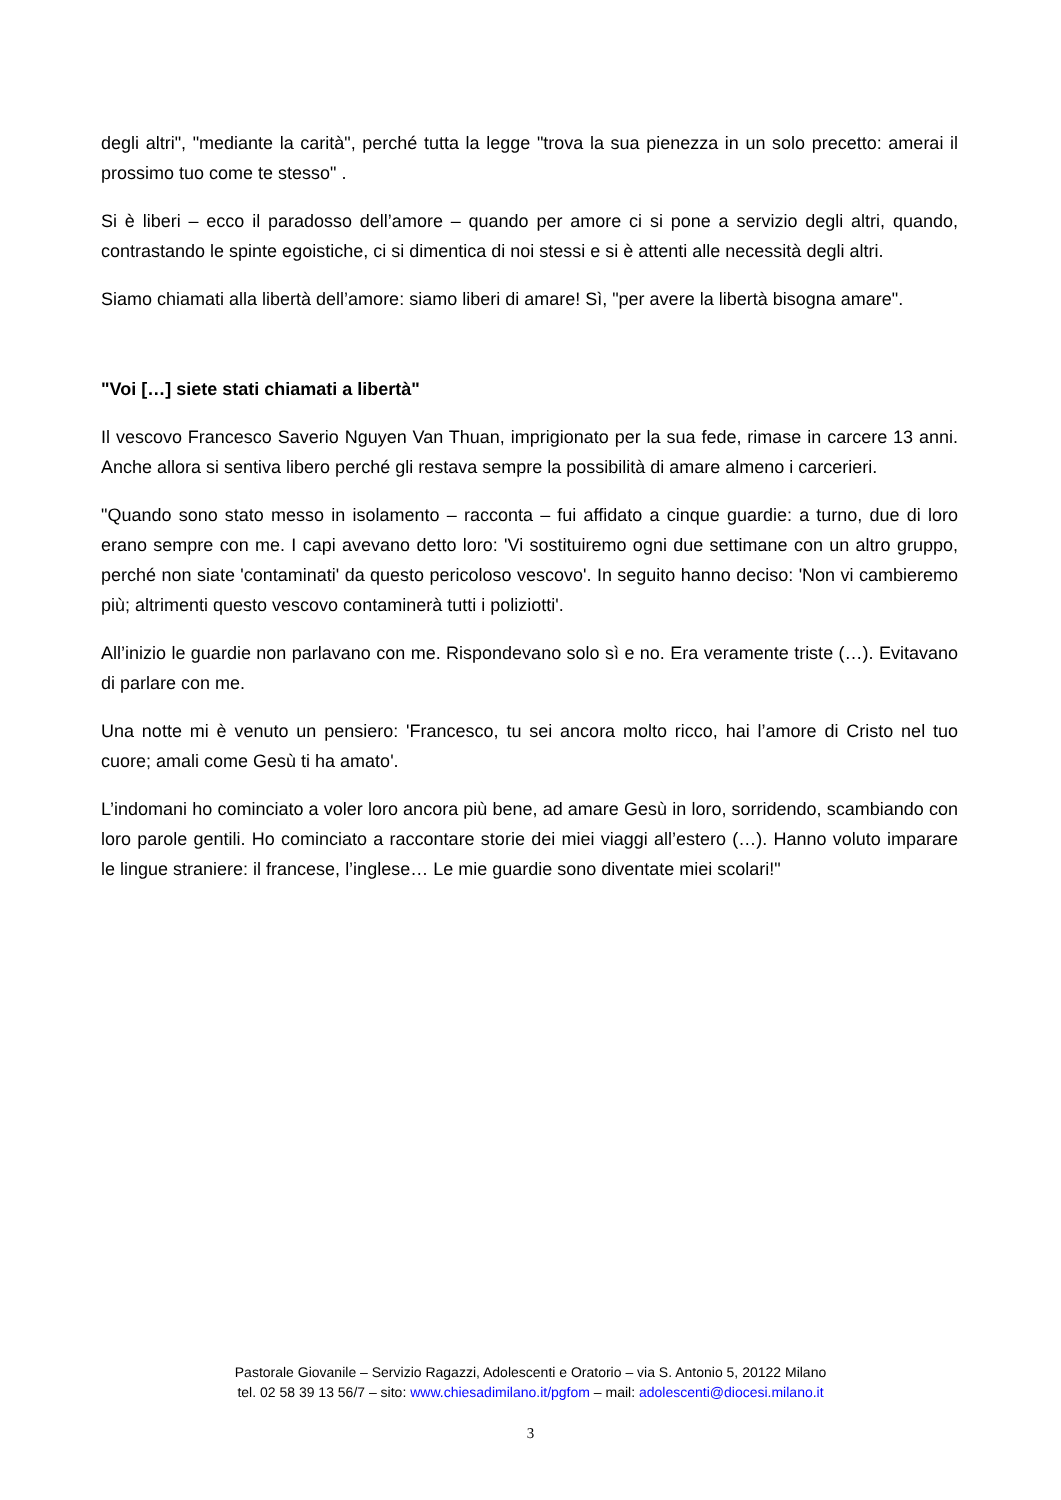degli altri", "mediante la carità", perché tutta la legge "trova la sua pienezza in un solo precetto: amerai il prossimo tuo come te stesso" .
Si è liberi – ecco il paradosso dell’amore – quando per amore ci si pone a servizio degli altri, quando, contrastando le spinte egoistiche, ci si dimentica di noi stessi e si è attenti alle necessità degli altri.
Siamo chiamati alla libertà dell’amore: siamo liberi di amare! Sì, "per avere la libertà bisogna amare".
"Voi […] siete stati chiamati a libertà"
Il vescovo Francesco Saverio Nguyen Van Thuan, imprigionato per la sua fede, rimase in carcere 13 anni. Anche allora si sentiva libero perché gli restava sempre la possibilità di amare almeno i carcerieri.
"Quando sono stato messo in isolamento – racconta – fui affidato a cinque guardie: a turno, due di loro erano sempre con me. I capi avevano detto loro: 'Vi sostituiremo ogni due settimane con un altro gruppo, perché non siate 'contaminati' da questo pericoloso vescovo'. In seguito hanno deciso: 'Non vi cambieremo più; altrimenti questo vescovo contaminerà tutti i poliziotti'.
All’inizio le guardie non parlavano con me. Rispondevano solo sì e no. Era veramente triste (…). Evitavano di parlare con me.
Una notte mi è venuto un pensiero: 'Francesco, tu sei ancora molto ricco, hai l’amore di Cristo nel tuo cuore; amali come Gesù ti ha amato'.
L’indomani ho cominciato a voler loro ancora più bene, ad amare Gesù in loro, sorridendo, scambiando con loro parole gentili. Ho cominciato a raccontare storie dei miei viaggi all’estero (…). Hanno voluto imparare le lingue straniere: il francese, l’inglese… Le mie guardie sono diventate miei scolari!"
Pastorale Giovanile – Servizio Ragazzi, Adolescenti e Oratorio – via S. Antonio 5, 20122 Milano
tel. 02 58 39 13 56/7 – sito: www.chiesadimilano.it/pgfom – mail: adolescenti@diocesi.milano.it
3